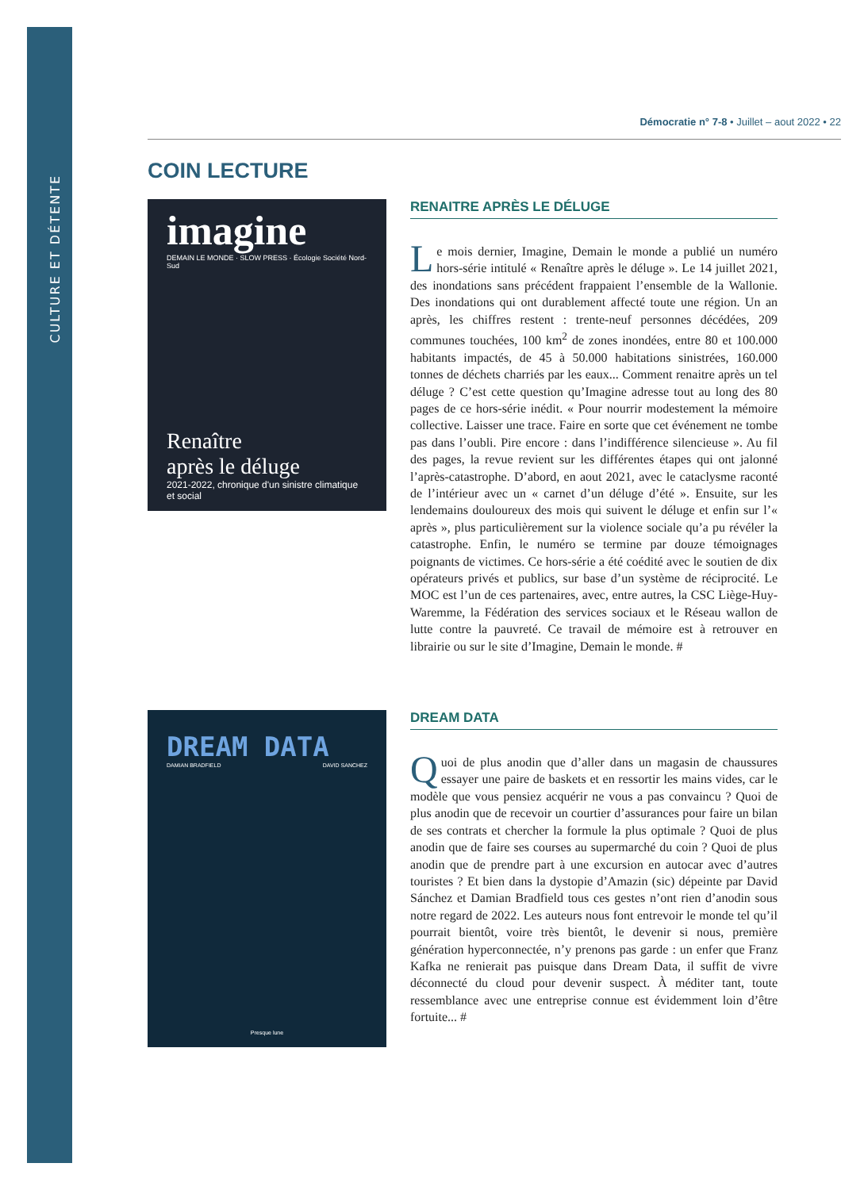CULTURE ET DÉTENTE
Démocratie n° 7-8 • Juillet – aout 2022 • 22
COIN LECTURE
imagine
DEMAIN LE MONDE · SLOW PRESS · Écologie Société Nord-Sud
Renaître
après le déluge
2021-2022, chronique d'un sinistre climatique et social
RENAITRE APRÈS LE DÉLUGE
Le mois dernier, Imagine, Demain le monde a publié un numéro hors-série intitulé « Renaître après le déluge ». Le 14 juillet 2021, des inondations sans précédent frappaient l’ensemble de la Wallonie. Des inondations qui ont durablement affecté toute une région. Un an après, les chiffres restent : trente-neuf personnes décédées, 209 communes touchées, 100 km<sup>2</sup> de zones inondées, entre 80 et 100.000 habitants impactés, de 45 à 50.000 habitations sinistrées, 160.000 tonnes de déchets charriés par les eaux... Comment renaitre après un tel déluge ? C’est cette question qu’Imagine adresse tout au long des 80 pages de ce hors-série inédit. « Pour nourrir modestement la mémoire collective. Laisser une trace. Faire en sorte que cet événement ne tombe pas dans l’oubli. Pire encore : dans l’indifférence silencieuse ». Au fil des pages, la revue revient sur les différentes étapes qui ont jalonné l’après-catastrophe. D’abord, en aout 2021, avec le cataclysme raconté de l’intérieur avec un « carnet d’un déluge d’été ». Ensuite, sur les lendemains douloureux des mois qui suivent le déluge et enfin sur l’« après », plus particulièrement sur la violence sociale qu’a pu révéler la catastrophe. Enfin, le numéro se termine par douze témoignages poignants de victimes. Ce hors-série a été coédité avec le soutien de dix opérateurs privés et publics, sur base d’un système de réciprocité. Le MOC est l’un de ces partenaires, avec, entre autres, la CSC Liège-Huy-Waremme, la Fédération des services sociaux et le Réseau wallon de lutte contre la pauvreté. Ce travail de mémoire est à retrouver en librairie ou sur le site d’Imagine, Demain le monde. #
DREAM DATA
DAMIAN BRADFIELD DAVID SANCHEZ
Presque lune
DREAM DATA
Quoi de plus anodin que d’aller dans un magasin de chaussures essayer une paire de baskets et en ressortir les mains vides, car le modèle que vous pensiez acquérir ne vous a pas convaincu ? Quoi de plus anodin que de recevoir un courtier d’assurances pour faire un bilan de ses contrats et chercher la formule la plus optimale ? Quoi de plus anodin que de faire ses courses au supermarché du coin ? Quoi de plus anodin que de prendre part à une excursion en autocar avec d’autres touristes ? Et bien dans la dystopie d’Amazin (sic) dépeinte par David Sánchez et Damian Bradfield tous ces gestes n’ont rien d’anodin sous notre regard de 2022. Les auteurs nous font entrevoir le monde tel qu’il pourrait bientôt, voire très bientôt, le devenir si nous, première génération hyperconnectée, n’y prenons pas garde : un enfer que Franz Kafka ne renierait pas puisque dans Dream Data, il suffit de vivre déconnecté du cloud pour devenir suspect. À méditer tant, toute ressemblance avec une entreprise connue est évidemment loin d’être fortuite... #